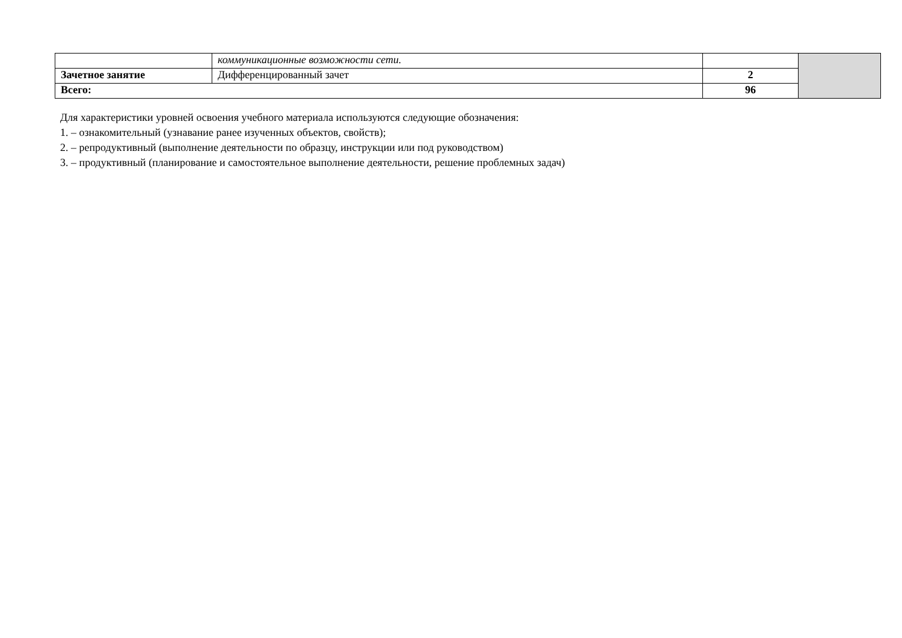| | коммуникационные возможности сети. | | |
| Зачетное занятие | Дифференцированный зачет | 2 | |
| Всего: | | 96 | |
Для характеристики уровней освоения учебного материала используются следующие обозначения:
1. – ознакомительный (узнавание ранее изученных объектов, свойств);
2. – репродуктивный (выполнение деятельности по образцу, инструкции или под руководством)
3. – продуктивный (планирование и самостоятельное выполнение деятельности, решение проблемных задач)